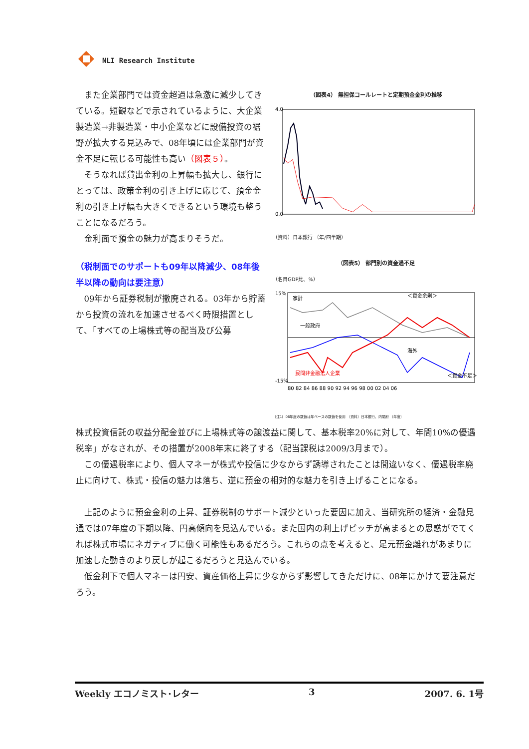NLI Research Institute
（図表4） 無担保コールレートと定期預金金利の推移
4.0
0.0
（資料）日本銀行 （年/四半期）
（図表5） 部門別の資金過不足
（名目GDP比、%）
家計
一般政府
海外
民間非金融法人企業
＜資金余剰＞
＜資金不足＞
15%
-15%
80 82 84 86 88 90 92 94 96 98 00 02 04 06
（注1）06年度の数値は年ベースの数値を使用 （資料）日本銀行、内閣府 （年度）
また企業部門では資金超過は急激に減少してきている。短観などで示されているように、大企業製造業→非製造業・中小企業などに設備投資の裾野が拡大する見込みで、08年頃には企業部門が資金不足に転じる可能性も高い（図表５）。
そうなれば貸出金利の上昇幅も拡大し、銀行にとっては、政策金利の引き上げに応じて、預金金利の引き上げ幅も大きくできるという環境も整うことになるだろう。
金利面で預金の魅力が高まりそうだ。
（税制面でのサポートも09年以降減少、08年後半以降の動向は要注意）
09年から証券税制が撤廃される。03年から貯蓄から投資の流れを加速させるべく時限措置として、「すべての上場株式等の配当及び公募
株式投資信託の収益分配金並びに上場株式等の譲渡益に関して、基本税率20%に対して、年間10%の優遇税率」がなされが、その措置が2008年末に終了する（配当課税は2009/3月まで）。
この優遇税率により、個人マネーが株式や投信に少なからず誘導されたことは間違いなく、優遇税率廃止に向けて、株式・投信の魅力は落ち、逆に預金の相対的な魅力を引き上げることになる。
上記のように預金金利の上昇、証券税制のサポート減少といった要因に加え、当研究所の経済・金融見通では07年度の下期以降、円高傾向を見込んでいる。また国内の利上げピッチが高まるとの思惑がでてくれば株式市場にネガティブに働く可能性もあるだろう。これらの点を考えると、足元預金離れがあまりに加速した動きのより戻しが起こるだろうと見込んでいる。
低金利下で個人マネーは円安、資産価格上昇に少なからず影響してきただけに、08年にかけて要注意だろう。
Weekly エコノミスト･レター 3 2007. 6. 1号